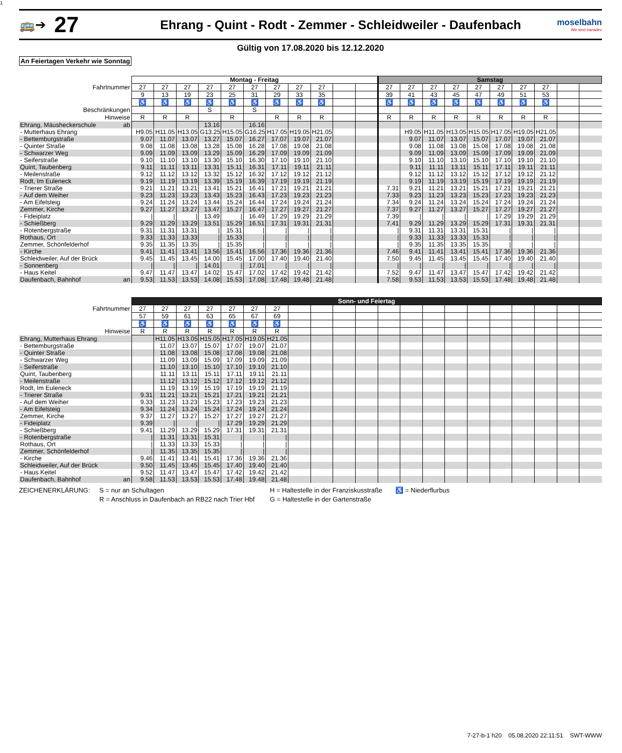1
🚌➔
27
Ehrang - Quint - Rodt - Zemmer - Schleidweiler - Daufenbach
moselbahn
Wir sind transdev
Gültig von 17.08.2020 bis 12.12.2020
An Feiertagen Verkehr wie Sonntag
| | Montag - Freitag | | | | | | | | | | | Samstag | | | | | | | | | |
| --- | --- | --- | --- | --- | --- | --- | --- | --- | --- | --- | --- | --- | --- | --- | --- | --- | --- | --- | --- | --- | --- |
| Fahrtnummer | 27 | 27 | 27 | 27 | 27 | 27 | 27 | 27 | 27 | | | 27 | 27 | 27 | 27 | 27 | 27 | 27 | 27 | | |
| | 9 | 13 | 19 | 23 | 25 | 31 | 29 | 33 | 35 | | | 39 | 41 | 43 | 45 | 47 | 49 | 51 | 53 | | |
| | ♿ | ♿ | ♿ | ♿ | ♿ | ♿ | ♿ | ♿ | ♿ | | | ♿ | ♿ | ♿ | ♿ | ♿ | ♿ | ♿ | ♿ | | |
| Beschränkungen | | | | S | | S | | | | | | | | | | | | | | | |
| Hinweise | R | R | R | | R | | R | R | R | | | R | R | R | R | R | R | R | R | | |
| Ehrang, Mäusheckerschule ab | | | | 13.16 | | 16.16 | | | | | | | | | | | | | | | |
| - Mutterhaus Ehrang | H9.05 | H11.05 | H13.05 | G13.25 | H15.05 | G16.25 | H17.05 | H19.05 | H21.05 | | | | H9.05 | H11.05 | H13.05 | H15.05 | H17.05 | H19.05 | H21.05 | | |
| - Bettemburgstraße | 9.07 | 11.07 | 13.07 | 13.27 | 15.07 | 16.27 | 17.07 | 19.07 | 21.07 | | | | 9.07 | 11.07 | 13.07 | 15.07 | 17.07 | 19.07 | 21.07 | | |
| - Quinter Straße | 9.08 | 11.08 | 13.08 | 13.28 | 15.08 | 16.28 | 17.08 | 19.08 | 21.08 | | | | 9.08 | 11.08 | 13.08 | 15.08 | 17.08 | 19.08 | 21.08 | | |
| - Schwarzer Weg | 9.09 | 11.09 | 13.09 | 13.29 | 15.09 | 16.29 | 17.09 | 19.09 | 21.09 | | | | 9.09 | 11.09 | 13.09 | 15.09 | 17.09 | 19.09 | 21.09 | | |
| - Seiferstraße | 9.10 | 11.10 | 13.10 | 13.30 | 15.10 | 16.30 | 17.10 | 19.10 | 21.10 | | | | 9.10 | 11.10 | 13.10 | 15.10 | 17.10 | 19.10 | 21.10 | | |
| Quint, Taubenberg | 9.11 | 11.11 | 13.11 | 13.31 | 15.11 | 16.31 | 17.11 | 19.11 | 21.11 | | | | 9.11 | 11.11 | 13.11 | 15.11 | 17.11 | 19.11 | 21.11 | | |
| - Meilenstraße | 9.12 | 11.12 | 13.12 | 13.32 | 15.12 | 16.32 | 17.12 | 19.12 | 21.12 | | | | 9.12 | 11.12 | 13.12 | 15.12 | 17.12 | 19.12 | 21.12 | | |
| Rodt, Im Euleneck | 9.19 | 11.19 | 13.19 | 13.39 | 15.19 | 16.39 | 17.19 | 19.19 | 21.19 | | | | 9.19 | 11.19 | 13.19 | 15.19 | 17.19 | 19.19 | 21.19 | | |
| - Trierer Straße | 9.21 | 11.21 | 13.21 | 13.41 | 15.21 | 16.41 | 17.21 | 19.21 | 21.21 | | | 7.31 | 9.21 | 11.21 | 13.21 | 15.21 | 17.21 | 19.21 | 21.21 | | |
| - Auf dem Weiher | 9.23 | 11.23 | 13.23 | 13.43 | 15.23 | 16.43 | 17.23 | 19.23 | 21.23 | | | 7.33 | 9.23 | 11.23 | 13.23 | 15.23 | 17.23 | 19.23 | 21.23 | | |
| - Am Eifelsteig | 9.24 | 11.24 | 13.24 | 13.44 | 15.24 | 16.44 | 17.24 | 19.24 | 21.24 | | | 7.34 | 9.24 | 11.24 | 13.24 | 15.24 | 17.24 | 19.24 | 21.24 | | |
| Zemmer, Kirche | 9.27 | 11.27 | 13.27 | 13.47 | 15.27 | 16.47 | 17.27 | 19.27 | 21.27 | | | 7.37 | 9.27 | 11.27 | 13.27 | 15.27 | 17.27 | 19.27 | 21.27 | | |
| - Fideiplatz | / | / | / | 13.49 | / | 16.49 | 17.29 | 19.29 | 21.29 | | | 7.39 | / | / | / | / | 17.29 | 19.29 | 21.29 | | |
| - Schießberg | 9.29 | 11.29 | 13.29 | 13.51 | 15.29 | 16.51 | 17.31 | 19.31 | 21.31 | | | 7.41 | 9.29 | 11.29 | 13.29 | 15.29 | 17.31 | 19.31 | 21.31 | | |
| - Rotenbergstraße | 9.31 | 11.31 | 13.31 | / | 15.31 | / | / | / | / | | | / | 9.31 | 11.31 | 13.31 | 15.31 | / | / | / | | |
| Rothaus, Ort | 9.33 | 11.33 | 13.33 | / | 15.33 | / | / | / | / | | | / | 9.33 | 11.33 | 13.33 | 15.33 | / | / | / | | |
| Zemmer, Schönfelderhof | 9.35 | 11.35 | 13.35 | / | 15.35 | / | / | / | / | | | / | 9.35 | 11.35 | 13.35 | 15.35 | / | / | / | | |
| - Kirche | 9.41 | 11.41 | 13.41 | 13.56 | 15.41 | 16.56 | 17.36 | 19.36 | 21.36 | | | 7.46 | 9.41 | 11.41 | 13.41 | 15.41 | 17.36 | 19.36 | 21.36 | | |
| Schleidweiler, Auf der Brück | 9.45 | 11.45 | 13.45 | 14.00 | 15.45 | 17.00 | 17.40 | 19.40 | 21.40 | | | 7.50 | 9.45 | 11.45 | 13.45 | 15.45 | 17.40 | 19.40 | 21.40 | | |
| - Sonnenberg | / | / | / | 14.01 | / | 17.01 | / | / | / | | | / | / | / | / | / | / | / | / | | |
| - Haus Keitel | 9.47 | 11.47 | 13.47 | 14.02 | 15.47 | 17.02 | 17.42 | 19.42 | 21.42 | | | 7.52 | 9.47 | 11.47 | 13.47 | 15.47 | 17.42 | 19.42 | 21.42 | | |
| Daufenbach, Bahnhof an | 9.53 | 11.53 | 13.53 | 14.08 | 15.53 | 17.08 | 17.48 | 19.48 | 21.48 | | | 7.58 | 9.53 | 11.53 | 13.53 | 15.53 | 17.48 | 19.48 | 21.48 | | |
| | Sonn- und Feiertag | | | | | | | | | | | | | | | | | | | | |
| --- | --- | --- | --- | --- | --- | --- | --- | --- | --- | --- | --- | --- | --- | --- | --- | --- | --- | --- | --- | --- | --- |
| Fahrtnummer | 27 | 27 | 27 | 27 | 27 | 27 | 27 | | | | | | | | | | | | | | |
| | 57 | 59 | 61 | 63 | 65 | 67 | 69 | | | | | | | | | | | | | | |
| | ♿ | ♿ | ♿ | ♿ | ♿ | ♿ | ♿ | | | | | | | | | | | | | | |
| Hinweise | R | R | R | R | R | R | R | | | | | | | | | | | | | | |
| Ehrang, Mutterhaus Ehrang | | H11.05 | H13.05 | H15.05 | H17.05 | H19.05 | H21.05 | | | | | | | | | | | | | | |
| - Bettemburgstraße | | 11.07 | 13.07 | 15.07 | 17.07 | 19.07 | 21.07 | | | | | | | | | | | | | | |
| - Quinter Straße | | 11.08 | 13.08 | 15.08 | 17.08 | 19.08 | 21.08 | | | | | | | | | | | | | | |
| - Schwarzer Weg | | 11.09 | 13.09 | 15.09 | 17.09 | 19.09 | 21.09 | | | | | | | | | | | | | | |
| - Seiferstraße | | 11.10 | 13.10 | 15.10 | 17.10 | 19.10 | 21.10 | | | | | | | | | | | | | | |
| Quint, Taubenberg | | 11.11 | 13.11 | 15.11 | 17.11 | 19.11 | 21.11 | | | | | | | | | | | | | | |
| - Meilenstraße | | 11.12 | 13.12 | 15.12 | 17.12 | 19.12 | 21.12 | | | | | | | | | | | | | | |
| Rodt, Im Euleneck | | 11.19 | 13.19 | 15.19 | 17.19 | 19.19 | 21.19 | | | | | | | | | | | | | | |
| - Trierer Straße | 9.31 | 11.21 | 13.21 | 15.21 | 17.21 | 19.21 | 21.21 | | | | | | | | | | | | | | |
| - Auf dem Weiher | 9.33 | 11.23 | 13.23 | 15.23 | 17.23 | 19.23 | 21.23 | | | | | | | | | | | | | | |
| - Am Eifelsteig | 9.34 | 11.24 | 13.24 | 15.24 | 17.24 | 19.24 | 21.24 | | | | | | | | | | | | | | |
| Zemmer, Kirche | 9.37 | 11.27 | 13.27 | 15.27 | 17.27 | 19.27 | 21.27 | | | | | | | | | | | | | | |
| - Fideiplatz | 9.39 | / | / | / | 17.29 | 19.29 | 21.29 | | | | | | | | | | | | | | |
| - Schießberg | 9.41 | 11.29 | 13.29 | 15.29 | 17.31 | 19.31 | 21.31 | | | | | | | | | | | | | | |
| - Rotenbergstraße | / | 11.31 | 13.31 | 15.31 | / | / | / | | | | | | | | | | | | | | |
| Rothaus, Ort | / | 11.33 | 13.33 | 15.33 | / | / | / | | | | | | | | | | | | | | |
| Zemmer, Schönfelderhof | / | 11.35 | 13.35 | 15.35 | / | / | / | | | | | | | | | | | | | | |
| - Kirche | 9.46 | 11.41 | 13.41 | 15.41 | 17.36 | 19.36 | 21.36 | | | | | | | | | | | | | | |
| Schleidweiler, Auf der Brück | 9.50 | 11.45 | 13.45 | 15.45 | 17.40 | 19.40 | 21.40 | | | | | | | | | | | | | | |
| - Haus Keitel | 9.52 | 11.47 | 13.47 | 15.47 | 17.42 | 19.42 | 21.42 | | | | | | | | | | | | | | |
| Daufenbach, Bahnhof an | 9.58 | 11.53 | 13.53 | 15.53 | 17.48 | 19.48 | 21.48 | | | | | | | | | | | | | | |
ZEICHENERKLÄRUNG: S = nur an Schultagen
R = Anschluss in Daufenbach an RB22 nach Trier Hbf
H = Haltestelle in der Franziskusstraße
G = Haltestelle in der Gartenstraße
♿ = Niederflurbus
7-27-b-1 h20 05.08.2020 22:11:51 SWT-WWW